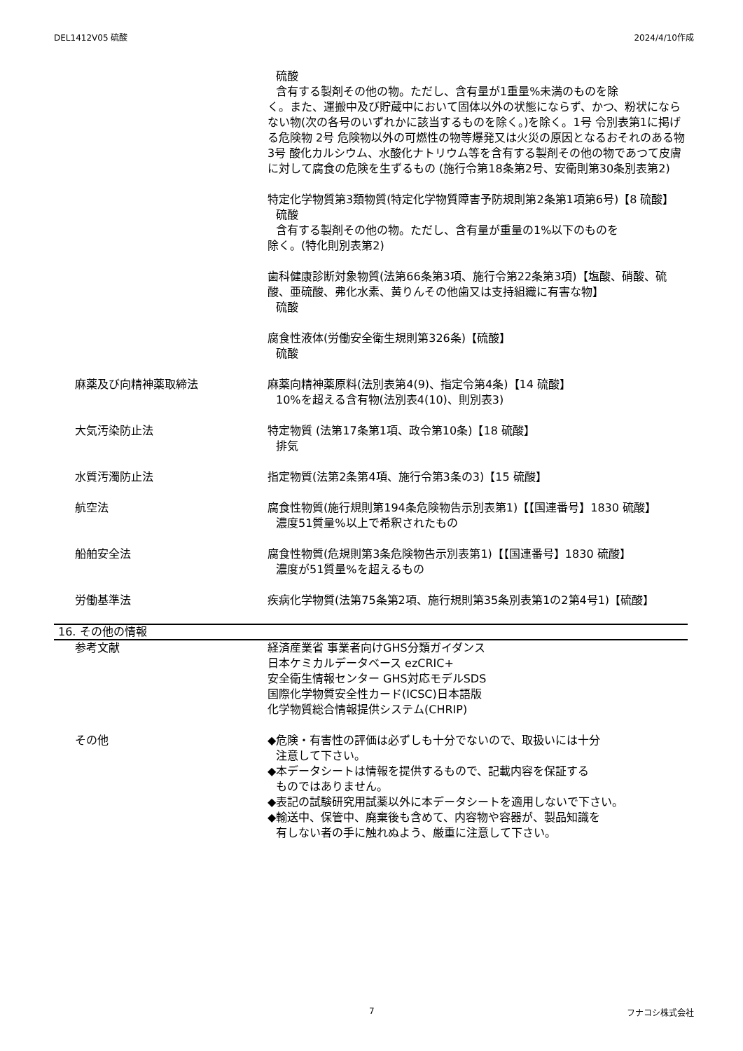DEL1412V05 硫酸 2024/4/10作成
硫酸
含有する製剤その他の物。ただし、含有量が1重量%未満のものを除
く。また、運搬中及び貯蔵中において固体以外の状態にならず、かつ、粉状にならない物(次の各号のいずれかに該当するものを除く。)を除く。1号 令別表第1に掲げる危険物 2号 危険物以外の可燃性の物等爆発又は火災の原因となるおそれのある物 3号 酸化カルシウム、水酸化ナトリウム等を含有する製剤その他の物であつて皮膚に対して腐食の危険を生ずるもの (施行令第18条第2号、安衛則第30条別表第2)
特定化学物質第3類物質(特定化学物質障害予防規則第2条第1項第6号)【8 硫酸】
硫酸
含有する製剤その他の物。ただし、含有量が重量の1%以下のものを
除く。(特化則別表第2)
歯科健康診断対象物質(法第66条第3項、施行令第22条第3項)【塩酸、硝酸、硫酸、亜硫酸、弗化水素、黄りんその他歯又は支持組織に有害な物】
硫酸
腐食性液体(労働安全衛生規則第326条)【硫酸】
硫酸
麻薬及び向精神薬取締法 麻薬向精神薬原料(法別表第4(9)、指定令第4条)【14 硫酸】
10%を超える含有物(法別表4(10)、則別表3)
大気汚染防止法 特定物質 (法第17条第1項、政令第10条)【18 硫酸】
排気
水質汚濁防止法 指定物質(法第2条第4項、施行令第3条の3)【15 硫酸】
航空法 腐食性物質(施行規則第194条危険物告示別表第1)【【国連番号】1830 硫酸】
濃度51質量%以上で希釈されたもの
船舶安全法 腐食性物質(危規則第3条危険物告示別表第1)【【国連番号】1830 硫酸】
濃度が51質量%を超えるもの
労働基準法 疾病化学物質(法第75条第2項、施行規則第35条別表第1の2第4号1)【硫酸】
16. その他の情報
参考文献 経済産業省 事業者向けGHS分類ガイダンス
日本ケミカルデータベース ezCRIC+
安全衛生情報センター GHS対応モデルSDS
国際化学物質安全性カード(ICSC)日本語版
化学物質総合情報提供システム(CHRIP)
その他 ◆危険・有害性の評価は必ずしも十分でないので、取扱いには十分
注意して下さい。
◆本データシートは情報を提供するもので、記載内容を保証する
ものではありません。
◆表記の試験研究用試薬以外に本データシートを適用しないで下さい。
◆輸送中、保管中、廃棄後も含めて、内容物や容器が、製品知識を
有しない者の手に触れぬよう、厳重に注意して下さい。
7 フナコシ株式会社